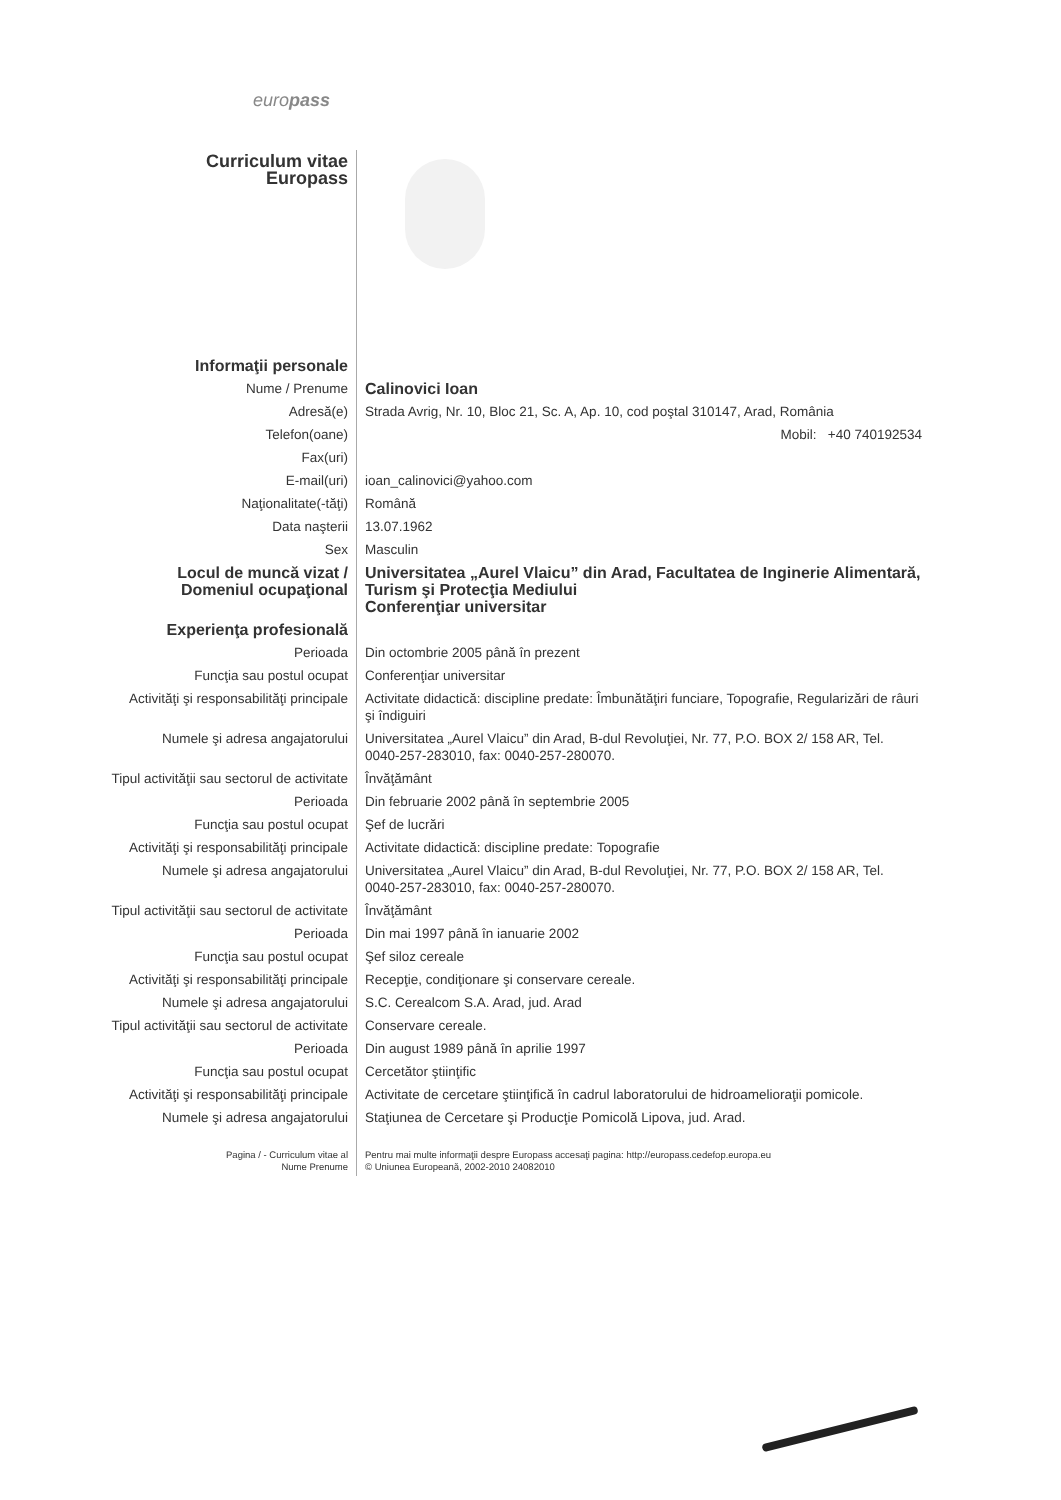europass
| Curriculum vitae Europass | |
| Informaţii personale | |
| Nume / Prenume | Calinovici Ioan |
| Adresă(e) | Strada Avrig, Nr. 10, Bloc 21, Sc. A, Ap. 10, cod poştal 310147, Arad, România |
| Telefon(oane) | Mobil: +40 740192534 |
| Fax(uri) | |
| E-mail(uri) | ioan_calinovici@yahoo.com |
| Naţionalitate(-tăţi) | Română |
| Data naşterii | 13.07.1962 |
| Sex | Masculin |
| Locul de muncă vizat / Domeniul ocupaţional | Universitatea „Aurel Vlaicu” din Arad, Facultatea de Inginerie Alimentară, Turism şi Protecţia Mediului Conferenţiar universitar |
| Experienţa profesională | |
| Perioada | Din octombrie 2005 până în prezent |
| Funcţia sau postul ocupat | Conferenţiar universitar |
| Activităţi şi responsabilităţi principale | Activitate didactică: discipline predate: Îmbunătăţiri funciare, Topografie, Regularizări de râuri şi îndiguiri |
| Numele şi adresa angajatorului | Universitatea „Aurel Vlaicu” din Arad, B-dul Revoluţiei, Nr. 77, P.O. BOX 2/ 158 AR, Tel. 0040-257-283010, fax: 0040-257-280070. |
| Tipul activităţii sau sectorul de activitate | Învăţământ |
| Perioada | Din februarie 2002 până în septembrie 2005 |
| Funcţia sau postul ocupat | Şef de lucrări |
| Activităţi şi responsabilităţi principale | Activitate didactică: discipline predate: Topografie |
| Numele şi adresa angajatorului | Universitatea „Aurel Vlaicu” din Arad, B-dul Revoluţiei, Nr. 77, P.O. BOX 2/ 158 AR, Tel. 0040-257-283010, fax: 0040-257-280070. |
| Tipul activităţii sau sectorul de activitate | Învăţământ |
| Perioada | Din mai 1997 până în ianuarie 2002 |
| Funcţia sau postul ocupat | Şef siloz cereale |
| Activităţi şi responsabilităţi principale | Recepţie, condiţionare şi conservare cereale. |
| Numele şi adresa angajatorului | S.C. Cerealcom S.A. Arad, jud. Arad |
| Tipul activităţii sau sectorul de activitate | Conservare cereale. |
| Perioada | Din august 1989 până în aprilie 1997 |
| Funcţia sau postul ocupat | Cercetător ştiinţific |
| Activităţi şi responsabilităţi principale | Activitate de cercetare ştiinţifică în cadrul laboratorului de hidroamelioraţii pomicole. |
| Numele şi adresa angajatorului | Staţiunea de Cercetare şi Producţie Pomicolă Lipova, jud. Arad. |
| Pagina / - Curriculum vitae al Nume Prenume | Pentru mai multe informaţii despre Europass accesaţi pagina: http://europass.cedefop.europa.eu © Uniunea Europeană, 2002-2010 24082010 |